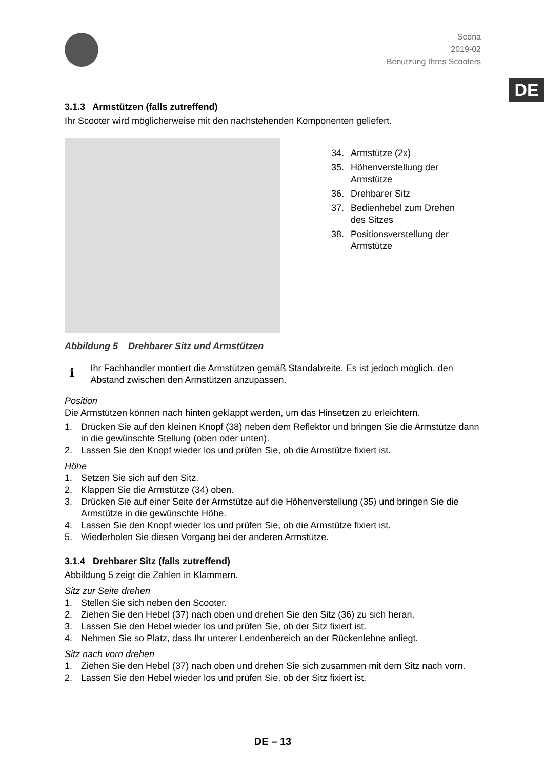DE
Sedna
2019-02
Benutzung Ihres Scooters
3.1.3 Armstützen (falls zutreffend)
Ihr Scooter wird möglicherweise mit den nachstehenden Komponenten geliefert.
34. Armstütze (2x)
35. Höhenverstellung der Armstütze
36. Drehbarer Sitz
37. Bedienhebel zum Drehen des Sitzes
38. Positionsverstellung der Armstütze
Abbildung 5 Drehbarer Sitz und Armstützen
i
Ihr Fachhändler montiert die Armstützen gemäß Standabreite. Es ist jedoch möglich, den Abstand zwischen den Armstützen anzupassen.
Position
Die Armstützen können nach hinten geklappt werden, um das Hinsetzen zu erleichtern.
1. Drücken Sie auf den kleinen Knopf (38) neben dem Reflektor und bringen Sie die Armstütze dann in die gewünschte Stellung (oben oder unten).
2. Lassen Sie den Knopf wieder los und prüfen Sie, ob die Armstütze fixiert ist.
Höhe
1. Setzen Sie sich auf den Sitz.
2. Klappen Sie die Armstütze (34) oben.
3. Drücken Sie auf einer Seite der Armstütze auf die Höhenverstellung (35) und bringen Sie die Armstütze in die gewünschte Höhe.
4. Lassen Sie den Knopf wieder los und prüfen Sie, ob die Armstütze fixiert ist.
5. Wiederholen Sie diesen Vorgang bei der anderen Armstütze.
3.1.4 Drehbarer Sitz (falls zutreffend)
Abbildung 5 zeigt die Zahlen in Klammern.
Sitz zur Seite drehen
1. Stellen Sie sich neben den Scooter.
2. Ziehen Sie den Hebel (37) nach oben und drehen Sie den Sitz (36) zu sich heran.
3. Lassen Sie den Hebel wieder los und prüfen Sie, ob der Sitz fixiert ist.
4. Nehmen Sie so Platz, dass Ihr unterer Lendenbereich an der Rückenlehne anliegt.
Sitz nach vorn drehen
1. Ziehen Sie den Hebel (37) nach oben und drehen Sie sich zusammen mit dem Sitz nach vorn.
2. Lassen Sie den Hebel wieder los und prüfen Sie, ob der Sitz fixiert ist.
DE – 13